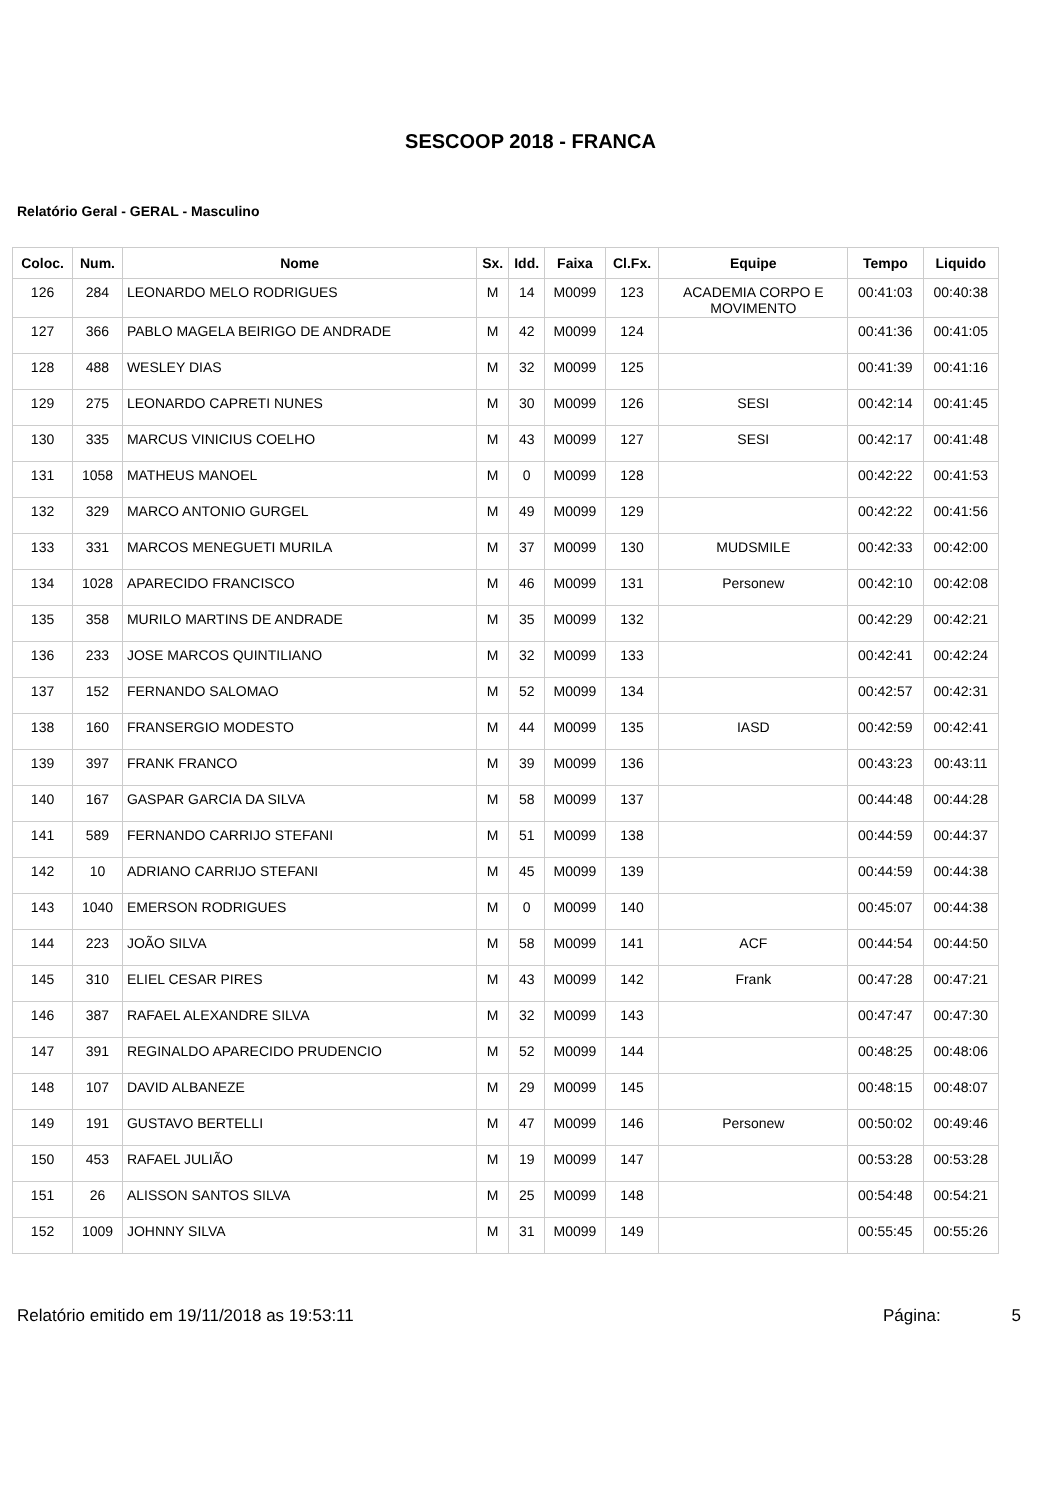SESCOOP 2018 - FRANCA
Relatório Geral - GERAL - Masculino
| Coloc. | Num. | Nome | Sx. | Idd. | Faixa | Cl.Fx. | Equipe | Tempo | Liquido |
| --- | --- | --- | --- | --- | --- | --- | --- | --- | --- |
| 126 | 284 | LEONARDO MELO RODRIGUES | M | 14 | M0099 | 123 | ACADEMIA CORPO E MOVIMENTO | 00:41:03 | 00:40:38 |
| 127 | 366 | PABLO MAGELA BEIRIGO DE ANDRADE | M | 42 | M0099 | 124 | | 00:41:36 | 00:41:05 |
| 128 | 488 | WESLEY DIAS | M | 32 | M0099 | 125 | | 00:41:39 | 00:41:16 |
| 129 | 275 | LEONARDO CAPRETI NUNES | M | 30 | M0099 | 126 | SESI | 00:42:14 | 00:41:45 |
| 130 | 335 | MARCUS VINICIUS COELHO | M | 43 | M0099 | 127 | SESI | 00:42:17 | 00:41:48 |
| 131 | 1058 | MATHEUS MANOEL | M | 0 | M0099 | 128 | | 00:42:22 | 00:41:53 |
| 132 | 329 | MARCO ANTONIO GURGEL | M | 49 | M0099 | 129 | | 00:42:22 | 00:41:56 |
| 133 | 331 | MARCOS MENEGUETI MURILA | M | 37 | M0099 | 130 | MUDSMILE | 00:42:33 | 00:42:00 |
| 134 | 1028 | APARECIDO FRANCISCO | M | 46 | M0099 | 131 | Personew | 00:42:10 | 00:42:08 |
| 135 | 358 | MURILO MARTINS DE ANDRADE | M | 35 | M0099 | 132 | | 00:42:29 | 00:42:21 |
| 136 | 233 | JOSE MARCOS QUINTILIANO | M | 32 | M0099 | 133 | | 00:42:41 | 00:42:24 |
| 137 | 152 | FERNANDO SALOMAO | M | 52 | M0099 | 134 | | 00:42:57 | 00:42:31 |
| 138 | 160 | FRANSERGIO MODESTO | M | 44 | M0099 | 135 | IASD | 00:42:59 | 00:42:41 |
| 139 | 397 | FRANK FRANCO | M | 39 | M0099 | 136 | | 00:43:23 | 00:43:11 |
| 140 | 167 | GASPAR GARCIA DA SILVA | M | 58 | M0099 | 137 | | 00:44:48 | 00:44:28 |
| 141 | 589 | FERNANDO CARRIJO STEFANI | M | 51 | M0099 | 138 | | 00:44:59 | 00:44:37 |
| 142 | 10 | ADRIANO CARRIJO STEFANI | M | 45 | M0099 | 139 | | 00:44:59 | 00:44:38 |
| 143 | 1040 | EMERSON RODRIGUES | M | 0 | M0099 | 140 | | 00:45:07 | 00:44:38 |
| 144 | 223 | JOÃO SILVA | M | 58 | M0099 | 141 | ACF | 00:44:54 | 00:44:50 |
| 145 | 310 | ELIEL CESAR PIRES | M | 43 | M0099 | 142 | Frank | 00:47:28 | 00:47:21 |
| 146 | 387 | RAFAEL ALEXANDRE SILVA | M | 32 | M0099 | 143 | | 00:47:47 | 00:47:30 |
| 147 | 391 | REGINALDO APARECIDO PRUDENCIO | M | 52 | M0099 | 144 | | 00:48:25 | 00:48:06 |
| 148 | 107 | DAVID ALBANEZE | M | 29 | M0099 | 145 | | 00:48:15 | 00:48:07 |
| 149 | 191 | GUSTAVO BERTELLI | M | 47 | M0099 | 146 | Personew | 00:50:02 | 00:49:46 |
| 150 | 453 | RAFAEL JULIÃO | M | 19 | M0099 | 147 | | 00:53:28 | 00:53:28 |
| 151 | 26 | ALISSON SANTOS SILVA | M | 25 | M0099 | 148 | | 00:54:48 | 00:54:21 |
| 152 | 1009 | JOHNNY SILVA | M | 31 | M0099 | 149 | | 00:55:45 | 00:55:26 |
Relatório emitido em 19/11/2018 as 19:53:11 Página: 5